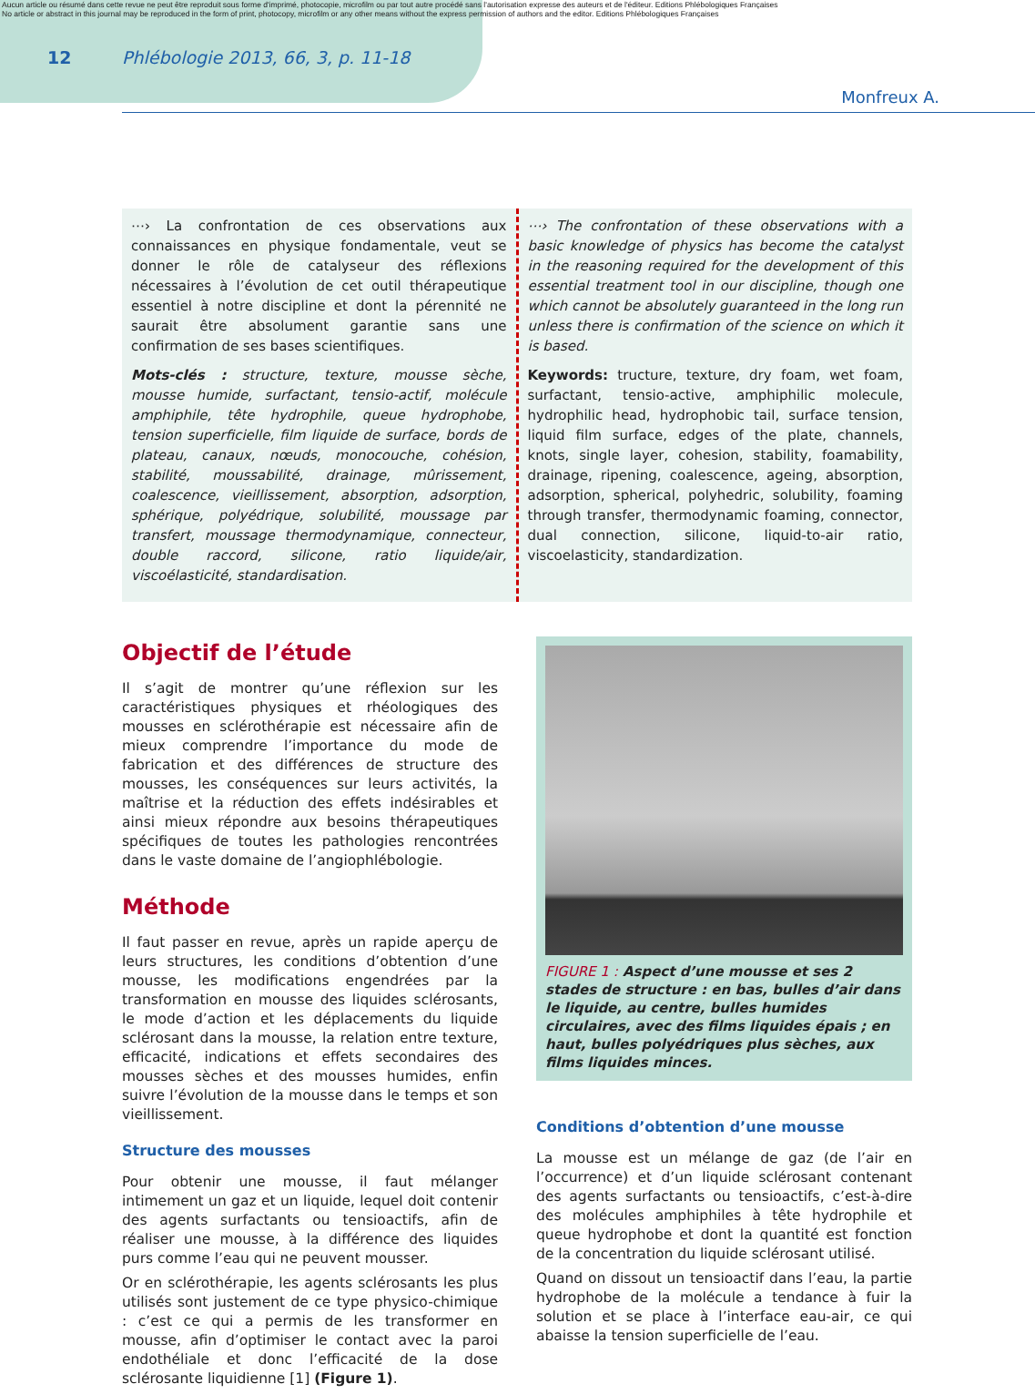Aucun article ou résumé dans cette revue ne peut être reproduit sous forme d'imprimé, photocopie, microfilm ou par tout autre procédé sans l'autorisation expresse des auteurs et de l'éditeur. Editions Phlébologiques Françaises
No article or abstract in this journal may be reproduced in the form of print, photocopy, microfilm or any other means without the express permission of authors and the editor. Editions Phlébologiques Françaises
12 Phlébologie 2013, 66, 3, p. 11-18
Monfreux A.
⋯› La confrontation de ces observations aux connaissances en physique fondamentale, veut se donner le rôle de catalyseur des réflexions nécessaires à l’évolution de cet outil thérapeutique essentiel à notre discipline et dont la pérennité ne saurait être absolument garantie sans une confirmation de ses bases scientifiques.
Mots-clés : structure, texture, mousse sèche, mousse humide, surfactant, tensio-actif, molécule amphiphile, tête hydrophile, queue hydrophobe, tension superficielle, film liquide de surface, bords de plateau, canaux, nœuds, monocouche, cohésion, stabilité, moussabilité, drainage, mûrissement, coalescence, vieillissement, absorption, adsorption, sphérique, polyédrique, solubilité, moussage par transfert, moussage thermodynamique, connecteur, double raccord, silicone, ratio liquide/air, viscoélasticité, standardisation.
⋯› The confrontation of these observations with a basic knowledge of physics has become the catalyst in the reasoning required for the development of this essential treatment tool in our discipline, though one which cannot be absolutely guaranteed in the long run unless there is confirmation of the science on which it is based.
Keywords: tructure, texture, dry foam, wet foam, surfactant, tensio-active, amphiphilic molecule, hydrophilic head, hydrophobic tail, surface tension, liquid film surface, edges of the plate, channels, knots, single layer, cohesion, stability, foamability, drainage, ripening, coalescence, ageing, absorption, adsorption, spherical, polyhedric, solubility, foaming through transfer, thermodynamic foaming, connector, dual connection, silicone, liquid-to-air ratio, viscoelasticity, standardization.
Objectif de l’étude
Il s’agit de montrer qu’une réflexion sur les caractéristiques physiques et rhéologiques des mousses en sclérothérapie est nécessaire afin de mieux comprendre l’importance du mode de fabrication et des différences de structure des mousses, les conséquences sur leurs activités, la maîtrise et la réduction des effets indésirables et ainsi mieux répondre aux besoins thérapeutiques spécifiques de toutes les pathologies rencontrées dans le vaste domaine de l’angiophlébologie.
Méthode
Il faut passer en revue, après un rapide aperçu de leurs structures, les conditions d’obtention d’une mousse, les modifications engendrées par la transformation en mousse des liquides sclérosants, le mode d’action et les déplacements du liquide sclérosant dans la mousse, la relation entre texture, efficacité, indications et effets secondaires des mousses sèches et des mousses humides, enfin suivre l’évolution de la mousse dans le temps et son vieillissement.
Structure des mousses
Pour obtenir une mousse, il faut mélanger intimement un gaz et un liquide, lequel doit contenir des agents surfactants ou tensioactifs, afin de réaliser une mousse, à la différence des liquides purs comme l’eau qui ne peuvent mousser.
Or en sclérothérapie, les agents sclérosants les plus utilisés sont justement de ce type physico-chimique : c’est ce qui a permis de les transformer en mousse, afin d’optimiser le contact avec la paroi endothéliale et donc l’efficacité de la dose sclérosante liquidienne [1] (Figure 1).
FIGURE 1 : Aspect d’une mousse et ses 2 stades de structure : en bas, bulles d’air dans le liquide, au centre, bulles humides circulaires, avec des films liquides épais ; en haut, bulles polyédriques plus sèches, aux films liquides minces.
Conditions d’obtention d’une mousse
La mousse est un mélange de gaz (de l’air en l’occurrence) et d’un liquide sclérosant contenant des agents surfactants ou tensioactifs, c’est-à-dire des molécules amphiphiles à tête hydrophile et queue hydrophobe et dont la quantité est fonction de la concentration du liquide sclérosant utilisé.
Quand on dissout un tensioactif dans l’eau, la partie hydrophobe de la molécule a tendance à fuir la solution et se place à l’interface eau-air, ce qui abaisse la tension superficielle de l’eau.